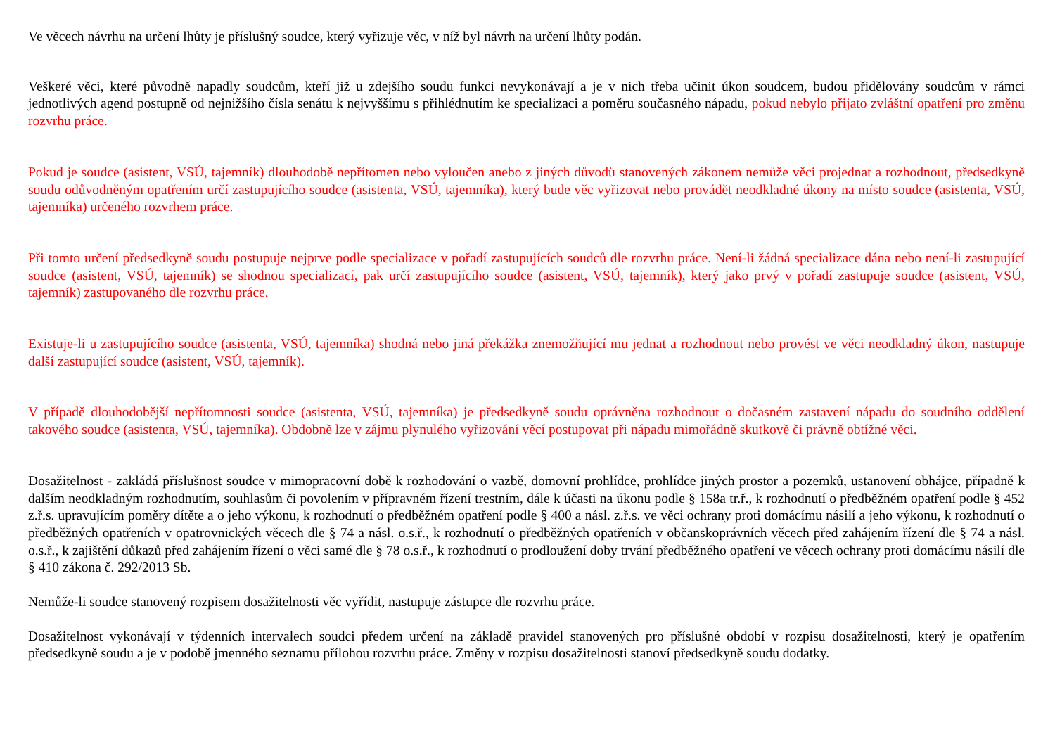Ve věcech návrhu na určení lhůty je příslušný soudce, který vyřizuje věc, v níž byl návrh na určení lhůty podán.
Veškeré věci, které původně napadly soudcům, kteří již u zdejšího soudu funkci nevykonávají a je v nich třeba učinit úkon soudcem, budou přidělovány soudcům v rámci jednotlivých agend postupně od nejnižšího čísla senátu k nejvyššímu s přihlédnutím ke specializaci a poměru současného nápadu, pokud nebylo přijato zvláštní opatření pro změnu rozvrhu práce.
Pokud je soudce (asistent, VSÚ, tajemník) dlouhodobě nepřítomen nebo vyloučen anebo z jiných důvodů stanovených zákonem nemůže věci projednat a rozhodnout, předsedkyně soudu odůvodněným opatřením určí zastupujícího soudce (asistenta, VSÚ, tajemníka), který bude věc vyřizovat nebo provádět neodkladné úkony na místo soudce (asistenta, VSÚ, tajemníka) určeného rozvrhem práce.
Při tomto určení předsedkyně soudu postupuje nejprve podle specializace v pořadí zastupujících soudců dle rozvrhu práce. Není-li žádná specializace dána nebo není-li zastupující soudce (asistent, VSÚ, tajemník) se shodnou specializací, pak určí zastupujícího soudce (asistent, VSÚ, tajemník), který jako prvý v pořadí zastupuje soudce (asistent, VSÚ, tajemník) zastupovaného dle rozvrhu práce.
Existuje-li u zastupujícího soudce (asistenta, VSÚ, tajemníka) shodná nebo jiná překážka znemožňující mu jednat a rozhodnout nebo provést ve věci neodkladný úkon, nastupuje další zastupující soudce (asistent, VSÚ, tajemník).
V případě dlouhodobější nepřítomnosti soudce (asistenta, VSÚ, tajemníka) je předsedkyně soudu oprávněna rozhodnout o dočasném zastavení nápadu do soudního oddělení takového soudce (asistenta, VSÚ, tajemníka). Obdobně lze v zájmu plynulého vyřizování věcí postupovat při nápadu mimořádně skutkově či právně obtížné věci.
Dosažitelnost - zakládá příslušnost soudce v mimopracovní době k rozhodování o vazbě, domovní prohlídce, prohlídce jiných prostor a pozemků, ustanovení obhájce, případně k dalším neodkladným rozhodnutím, souhlasům či povolením v přípravném řízení trestním, dále k účasti na úkonu podle § 158a tr.ř., k rozhodnutí o předběžném opatření podle § 452 z.ř.s. upravujícím poměry dítěte a o jeho výkonu, k rozhodnutí o předběžném opatření podle § 400 a násl. z.ř.s. ve věci ochrany proti domácímu násilí a jeho výkonu, k rozhodnutí o předběžných opatřeních v opatrovnických věcech dle § 74 a násl. o.s.ř., k rozhodnutí o předběžných opatřeních v občanskoprávních věcech před zahájením řízení dle § 74 a násl. o.s.ř., k zajištění důkazů před zahájením řízení o věci samé dle § 78 o.s.ř., k rozhodnutí o prodloužení doby trvání předběžného opatření ve věcech ochrany proti domácímu násilí dle § 410 zákona č. 292/2013 Sb.
Nemůže-li soudce stanovený rozpisem dosažitelnosti věc vyřídit, nastupuje zástupce dle rozvrhu práce.
Dosažitelnost vykonávají v týdenních intervalech soudci předem určení na základě pravidel stanovených pro příslušné období v rozpisu dosažitelnosti, který je opatřením předsedkyně soudu a je v podobě jmenného seznamu přílohou rozvrhu práce. Změny v rozpisu dosažitelnosti stanoví předsedkyně soudu dodatky.